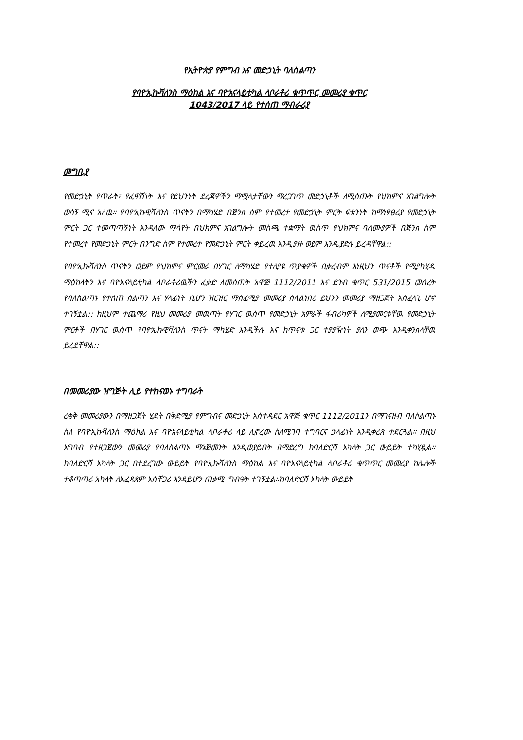የኢትዮጵያ የምግብ እና መድኃኒት ባለስልጣን
የባዮኢኩቫለንስ ማዕከል እና ባዮአናላይቲካል ላቦራቶሪ ቁጥጥር መመሪያ ቁጥር
1043/2017 ላይ የተሰጠ ማብራሪያ
መግቢያ
የመድኃኒት የጥራት፣ የፈዋሽነት እና የደህንነት ደረጃዎችን ማሟላታቸውን ማረጋገጥ መድኃኒቶች ለሚሰጡት የህክምና አገልግሎት ወሳኝ ሚና አለዉ። የባዮኢኩዊቫለንስ ጥናትን በማካሄድ በጅንስ ስም የተመረተ የመድኃኒት ምርት ፍቱንነት ከማነፃፀሪያ የመድኃኒት ምርት ጋር ተመጣጣኝነት እንዳለው ማሳየት በህክምና አገልግሎት መስጫ ተቋማት ዉስጥ የህክምና ባለሙያዎች በጅንስ ስም የተመረተ የመድኃኒት ምርት በንግድ ስም የተመረተ የመድኃኒት ምርት ቀይረዉ እንዲያዙ ወይም እንዲያድሉ ይረዳቸዋል::
የባዮኢኩቫለንስ ጥናትን ወይም የህክምና ምርመራ በሃገር ለማካሄድ የተለያዩ ጥያቄዎች ቢቀረብም እነዚህን ጥናቶች የሚያካሂዱ ማዕከላትን እና ባዮአናላይቲካል ላቦራቶሪዉችን ፈቃድ ለመስጠት አዋጅ 1112/2011 እና ደንብ ቁጥር 531/2015 መሰረት የባለስልጣኑ የተሰጠ ስልጣን እና ሃላፊነት ቢሆን ዝርዝር ማስፈሚያ መመሪያ ስላልነበረ ይህንን መመሪያ ማዘጋጀት አስፈላጊ ሆኖ ተገኝቷል:: ከዚህም ተጨማሪ የዚህ መመሪያ መዉጣት የሃገር ዉስጥ የመድኃኒት አምራች ፋብሪካዎች ለሚያመርቱቸዉ የመድኃኒት ምርቶች በሃገር ዉስጥ የባዮኢኩዊቫለንስ ጥናት ማካሄድ እንዲችሉ እና ከጥናቱ ጋር ተያያዥነት ያለን ወጭ እንዲቀንስላቸዉ ይረደቸዋል::
በመመሪያው ዝግጅት ሊይ የተከናወኑ ተግባራት
ረቂቅ መመሪያውን በማዘጋጀት ሂደት በቅድሚያ የምግብና መድኃኒት አስተዳደር አዋጅ ቁጥር 1112/2011ን በማገናዘብ ባለስልጣኑ ስለ የባዮኢኩቫለንስ ማዕከል እና ባዮአናላይቲካል ላቦራቶሪ ላይ ሊኖረው ስለሚገባ ተግባርና ኃላፊነት እንዲቀረጽ ተደርጓል። በዚህ አግባብ የተዘጋጀውን መመሪያ የባለስልጣኑ ማኔጅመንት እንዲወያይበት በማድረግ ከባለድርሻ አካላት ጋር ውይይት ተካሂዷል። ከባለድርሻ አካላት ጋር በተደረገው ውይይት የባዮኢኩቫለንስ ማዕከል እና ባዮአናላይቲካል ላቦራቶሪ ቁጥጥር መመሪያ ከሌሎች ተቆጣጣሪ አካላት ለአፈጻጸም አስቸጋሪ እንዳይሆን ጠቃሚ ግብዓት ተገኝቷል።ከባለድርሸ አካላት ውይይት